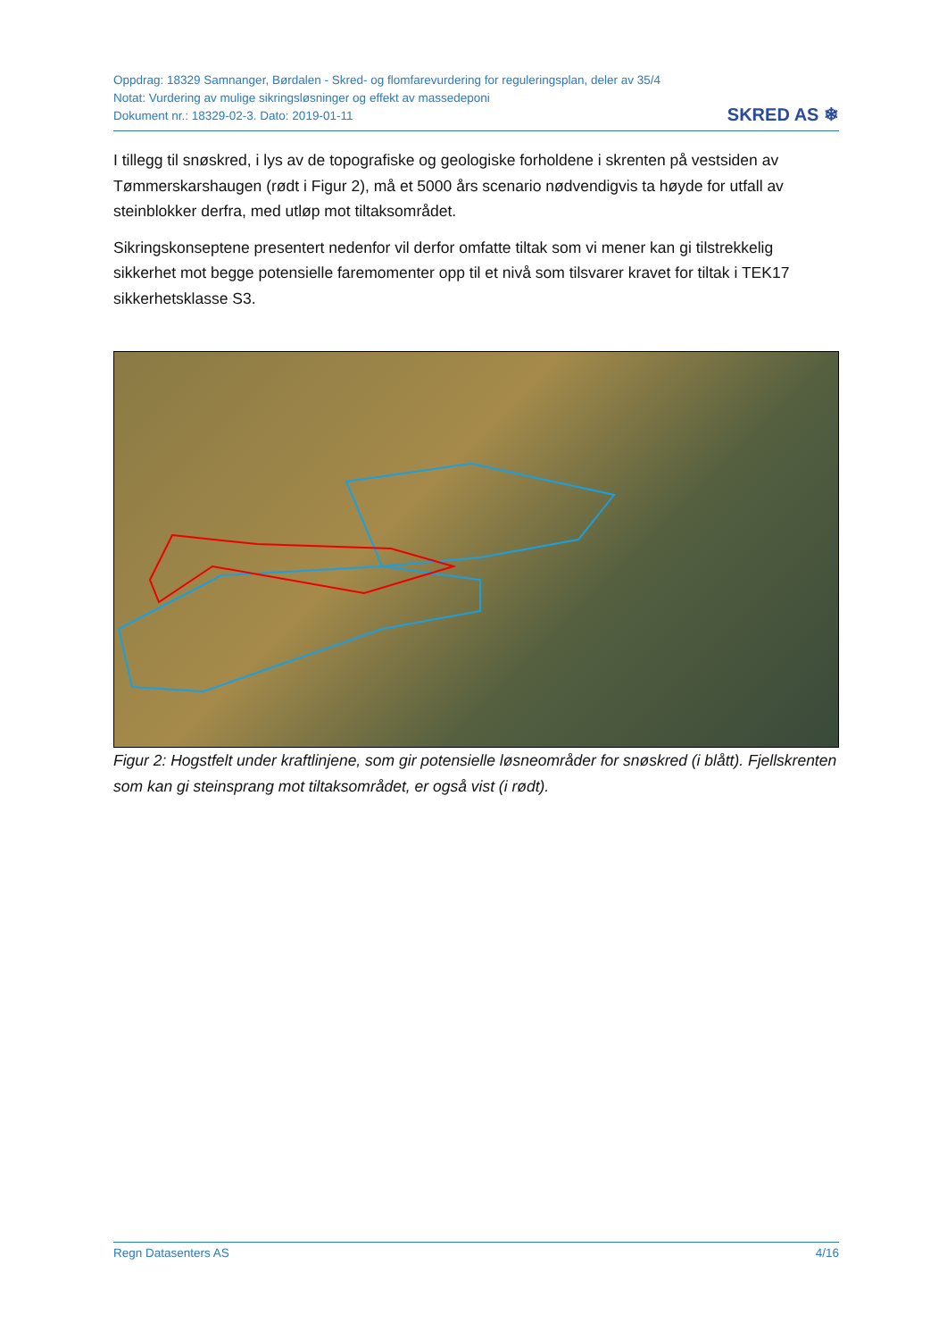Oppdrag: 18329 Samnanger, Børdalen - Skred- og flomfarevurdering for reguleringsplan, deler av 35/4
Notat: Vurdering av mulige sikringsløsninger og effekt av massedeponi
Dokument nr.: 18329-02-3. Dato: 2019-01-11
SKRED AS ❄
I tillegg til snøskred, i lys av de topografiske og geologiske forholdene i skrenten på vestsiden av Tømmerskarshaugen (rødt i Figur 2), må et 5000 års scenario nødvendigvis ta høyde for utfall av steinblokker derfra, med utløp mot tiltaksområdet.
Sikringskonseptene presentert nedenfor vil derfor omfatte tiltak som vi mener kan gi tilstrekkelig sikkerhet mot begge potensielle faremomenter opp til et nivå som tilsvarer kravet for tiltak i TEK17 sikkerhetsklasse S3.
Figur 2: Hogstfelt under kraftlinjene, som gir potensielle løsneområder for snøskred (i blått). Fjellskrenten som kan gi steinsprang mot tiltaksområdet, er også vist (i rødt).
Regn Datasenters AS 4/16